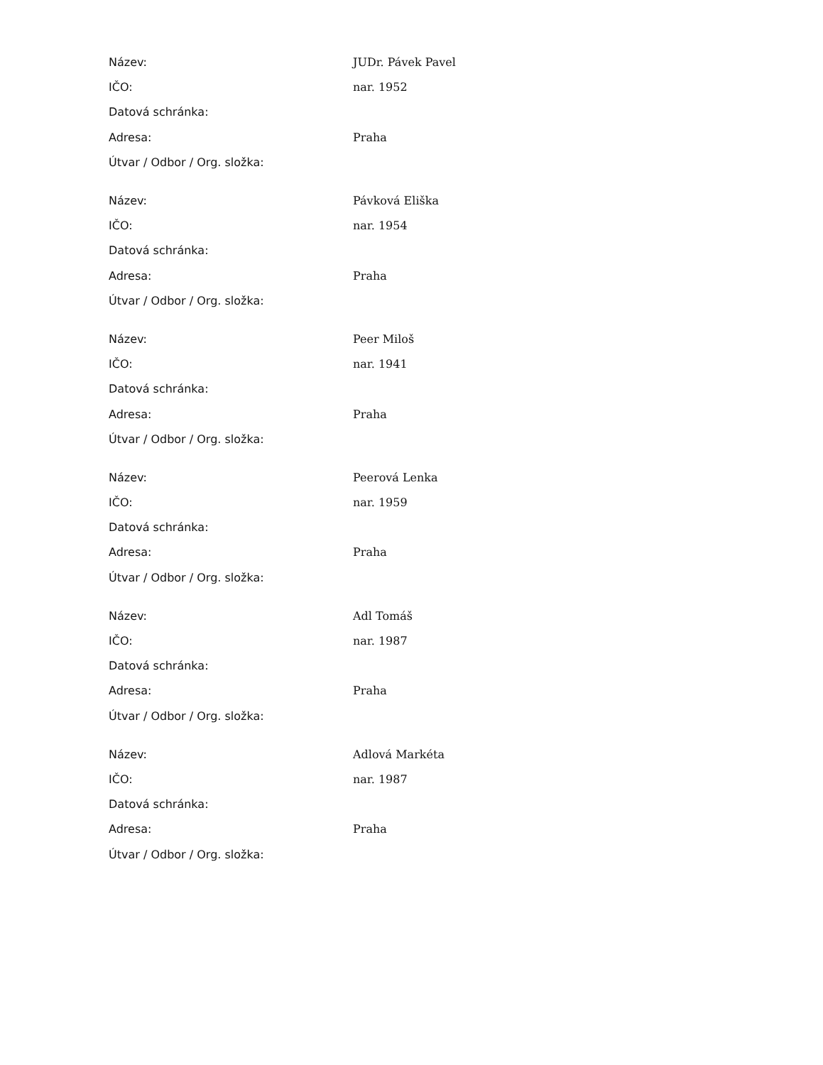| Název: | JUDr. Pávek Pavel |
| IČO: | nar. 1952 |
| Datová schránka: | |
| Adresa: | Praha |
| Útvar / Odbor / Org. složka: | |
| Název: | Pávková Eliška |
| IČO: | nar. 1954 |
| Datová schránka: | |
| Adresa: | Praha |
| Útvar / Odbor / Org. složka: | |
| Název: | Peer Miloš |
| IČO: | nar. 1941 |
| Datová schránka: | |
| Adresa: | Praha |
| Útvar / Odbor / Org. složka: | |
| Název: | Peerová Lenka |
| IČO: | nar. 1959 |
| Datová schránka: | |
| Adresa: | Praha |
| Útvar / Odbor / Org. složka: | |
| Název: | Adl Tomáš |
| IČO: | nar. 1987 |
| Datová schránka: | |
| Adresa: | Praha |
| Útvar / Odbor / Org. složka: | |
| Název: | Adlová Markéta |
| IČO: | nar. 1987 |
| Datová schránka: | |
| Adresa: | Praha |
| Útvar / Odbor / Org. složka: | |